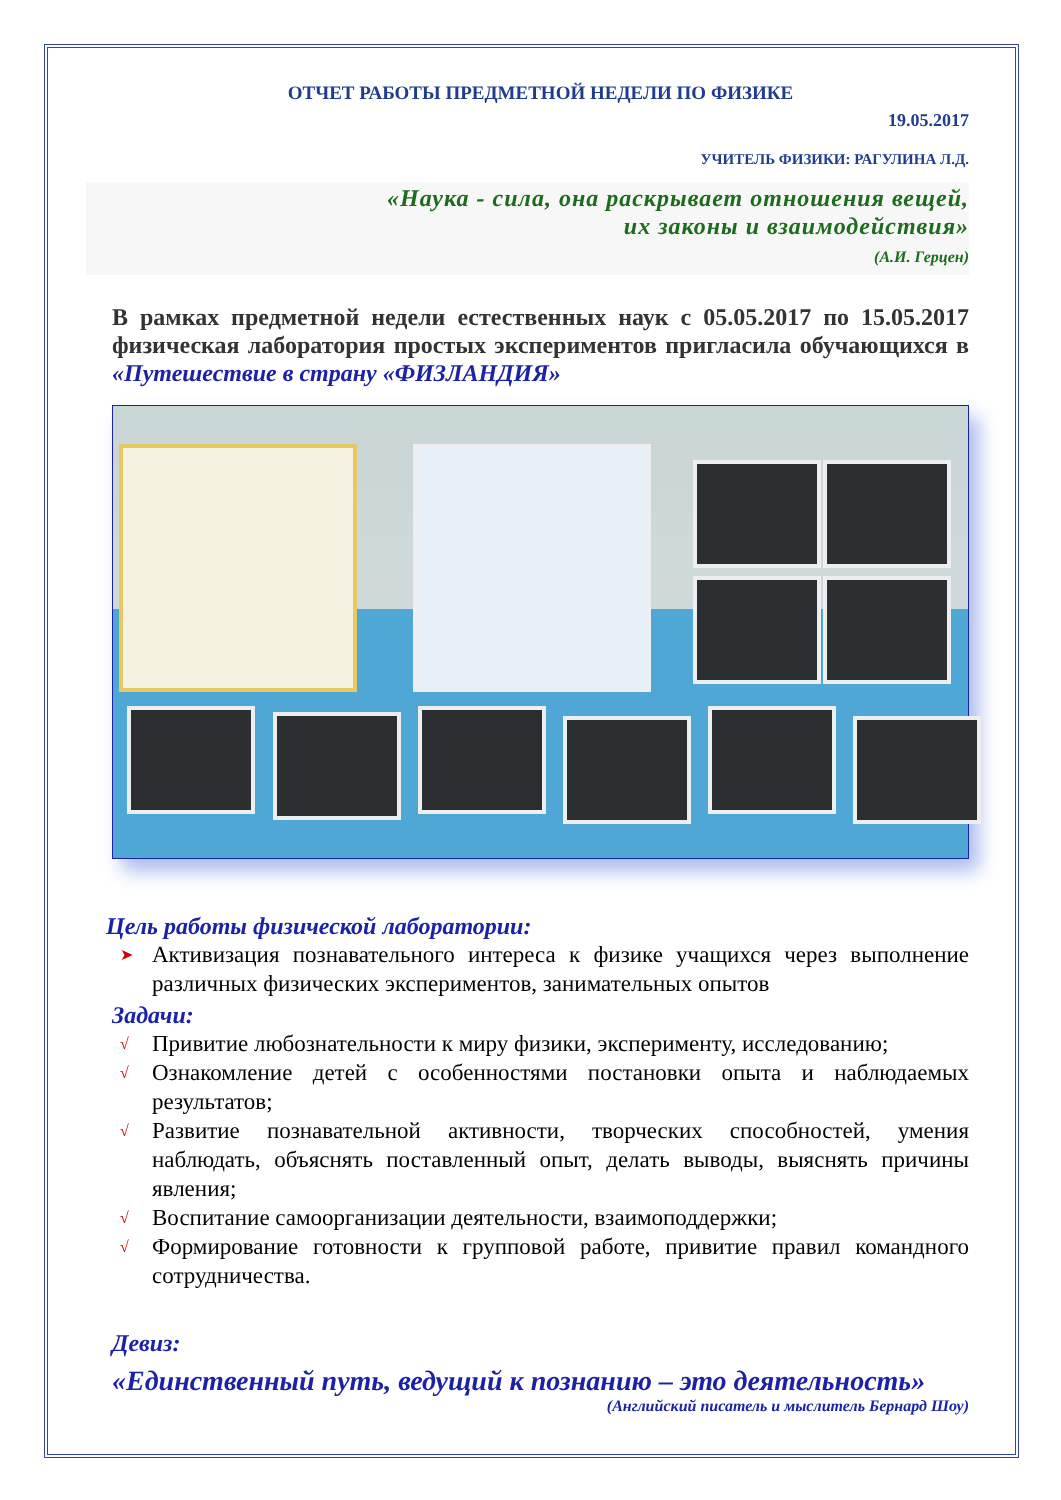ОТЧЕТ РАБОТЫ ПРЕДМЕТНОЙ НЕДЕЛИ ПО ФИЗИКЕ
19.05.2017
УЧИТЕЛЬ ФИЗИКИ: РАГУЛИНА Л.Д.
«Наука - сила, она раскрывает отношения вещей,
их законы и взаимодействия»
(А.И. Герцен)
В рамках предметной недели естественных наук с 05.05.2017 по 15.05.2017 физическая лаборатория простых экспериментов пригласила обучающихся в «Путешествие в страну «ФИЗЛАНДИЯ»
Цель работы физической лаборатории:
➤ Активизация познавательного интереса к физике учащихся через выполнение различных физических экспериментов, занимательных опытов
Задачи:
√ Привитие любознательности к миру физики, эксперименту, исследованию;
√ Ознакомление детей с особенностями постановки опыта и наблюдаемых результатов;
√ Развитие познавательной активности, творческих способностей, умения наблюдать, объяснять поставленный опыт, делать выводы, выяснять причины явления;
√ Воспитание самоорганизации деятельности, взаимоподдержки;
√ Формирование готовности к групповой работе, привитие правил командного сотрудничества.
Девиз:
«Единственный путь, ведущий к познанию – это деятельность»
(Английский писатель и мыслитель Бернард Шоу)